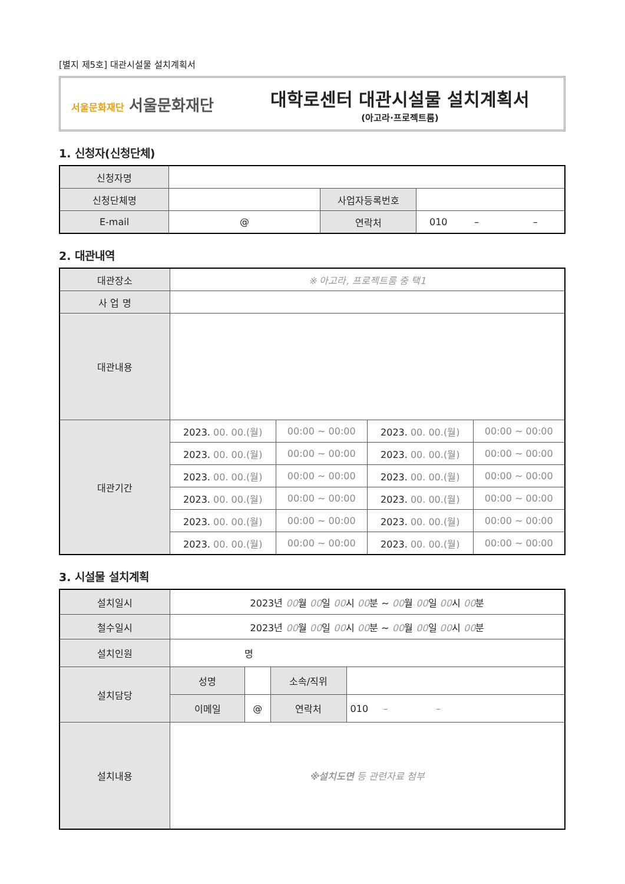[별지 제5호] 대관시설물 설치계획서
서울문화재단 서울문화재단
대학로센터 대관시설물 설치계획서
(아고라·프로젝트룸)
1. 신청자(신청단체)
| 신청자명 | | | |
| 신청단체명 | | 사업자등록번호 | |
| E-mail | @ | 연락처 | 010 – – |
2. 대관내역
| 대관장소 | ※ 아고라, 프로젝트룸 중 택1 | | | |
| 사 업 명 | | | | |
| 대관내용 | | | | |
| 대관기간 | 2023. 00. 00.(월) | 00:00 ~ 00:00 | 2023. 00. 00.(월) | 00:00 ~ 00:00 |
| | 2023. 00. 00.(월) | 00:00 ~ 00:00 | 2023. 00. 00.(월) | 00:00 ~ 00:00 |
| | 2023. 00. 00.(월) | 00:00 ~ 00:00 | 2023. 00. 00.(월) | 00:00 ~ 00:00 |
| | 2023. 00. 00.(월) | 00:00 ~ 00:00 | 2023. 00. 00.(월) | 00:00 ~ 00:00 |
| | 2023. 00. 00.(월) | 00:00 ~ 00:00 | 2023. 00. 00.(월) | 00:00 ~ 00:00 |
| | 2023. 00. 00.(월) | 00:00 ~ 00:00 | 2023. 00. 00.(월) | 00:00 ~ 00:00 |
3. 시설물 설치계획
| 설치일시 | 2023년 00 월 00 일 00 시 00 분 ~ 00 월 00 일 00 시 00 분 | | | |
| 철수일시 | 2023년 00 월 00 일 00 시 00 분 ~ 00 월 00 일 00 시 00 분 | | | |
| 설치인원 | 명 | | | |
| 설치담당 | 성명 | | 소속/직위 | |
| | 이메일 | @ | 연락처 | 010 – – |
| 설치내용 | ※설치도면 등 관련자료 첨부 | | | |